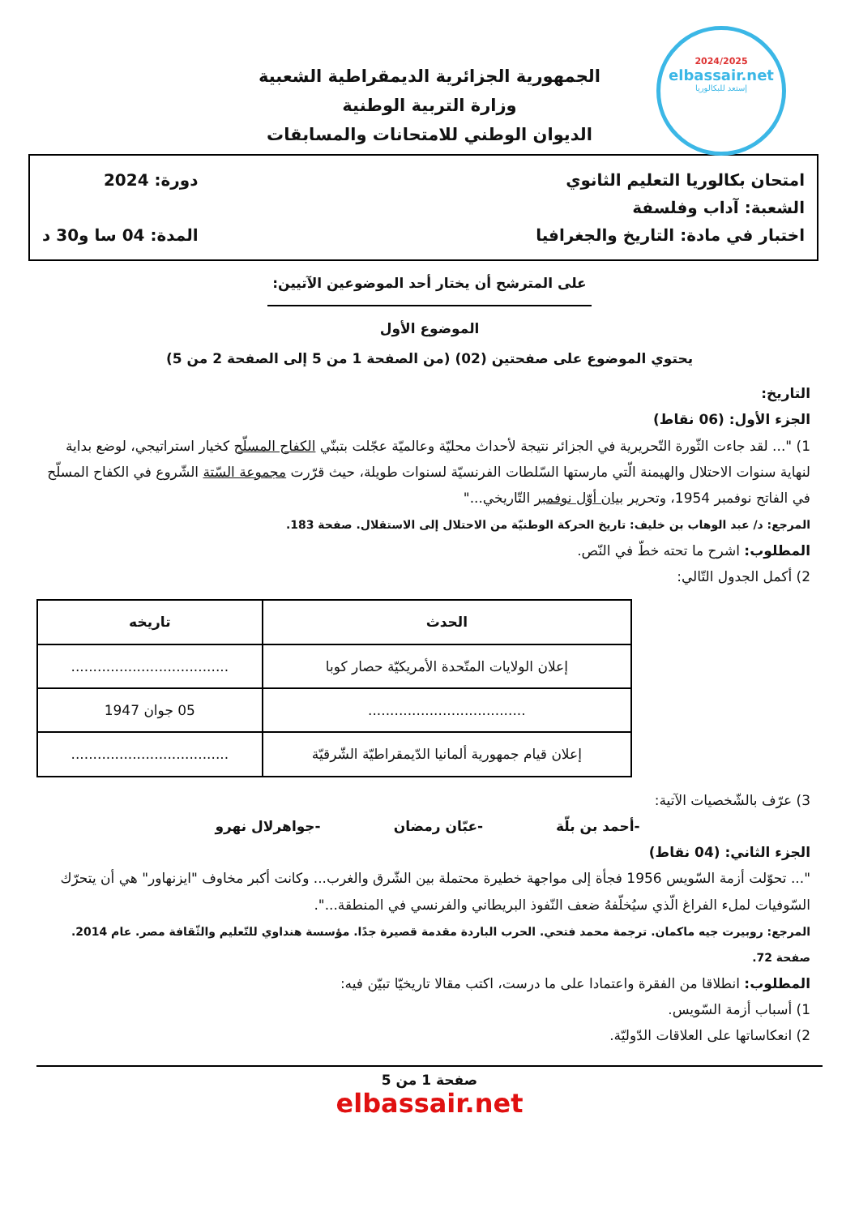2024/2025
elbassair.net
إستعد للبكالوريا
الجمهورية الجزائرية الديمقراطية الشعبية
وزارة التربية الوطنية
الديوان الوطني للامتحانات والمسابقات
امتحان بكالوريا التعليم الثانوي
الشعبة: آداب وفلسفة
اختبار في مادة: التاريخ والجغرافيا
دورة: 2024
المدة: 04 سا و30 د
على المترشح أن يختار أحد الموضوعين الآتيين:
الموضوع الأول
يحتوي الموضوع على صفحتين (02) (من الصفحة 1 من 5 إلى الصفحة 2 من 5)
التاريخ:
الجزء الأول: (06 نقاط)
1) "... لقد جاءت الثّورة التّحريرية في الجزائر نتيجة لأحداث محليّة وعالميّة عجّلت بتبنّي الكفاح المسلّح كخيار استراتيجي، لوضع بداية لنهاية سنوات الاحتلال والهيمنة الّتي مارستها السّلطات الفرنسيّة لسنوات طويلة، حيث قرّرت مجموعة السّتة الشّروع في الكفاح المسلّح في الفاتح نوفمبر 1954، وتحرير بيان أوّل نوفمبر التّاريخي..."
المرجع: د/ عبد الوهاب بن خليف: تاريخ الحركة الوطنيّة من الاحتلال إلى الاستقلال. صفحة 183.
المطلوب: اشرح ما تحته خطّ في النّص.
2) أكمل الجدول التّالي:
| الحدث | تاريخه |
| --- | --- |
| إعلان الولايات المتّحدة الأمريكيّة حصار كوبا | .................................... |
| .................................... | 05 جوان 1947 |
| إعلان قيام جمهورية ألمانيا الدّيمقراطيّة الشّرقيّة | .................................... |
3) عرّف بالشّخصيات الآتية:
-أحمد بن بلّة -عبّان رمضان -جواهرلال نهرو
الجزء الثاني: (04 نقاط)
"... تحوّلت أزمة السّويس 1956 فجأة إلى مواجهة خطيرة محتملة بين الشّرق والغرب... وكانت أكبر مخاوف "ايزنهاور" هي أن يتحرّك السّوفيات لملء الفراغ الّذي سيُخلّفهُ ضعف النّفوذ البريطاني والفرنسي في المنطقة...".
المرجع: روبيرت جيه ماكمان. ترجمة محمد فتحي. الحرب الباردة مقدمة قصيرة جدًا. مؤسسة هنداوي للتّعليم والثّقافة مصر. عام 2014. صفحة 72.
المطلوب: انطلاقا من الفقرة واعتمادا على ما درست، اكتب مقالا تاريخيّا تبيّن فيه:
1) أسباب أزمة السّويس.
2) انعكاساتها على العلاقات الدّوليّة.
صفحة 1 من 5
elbassair.net